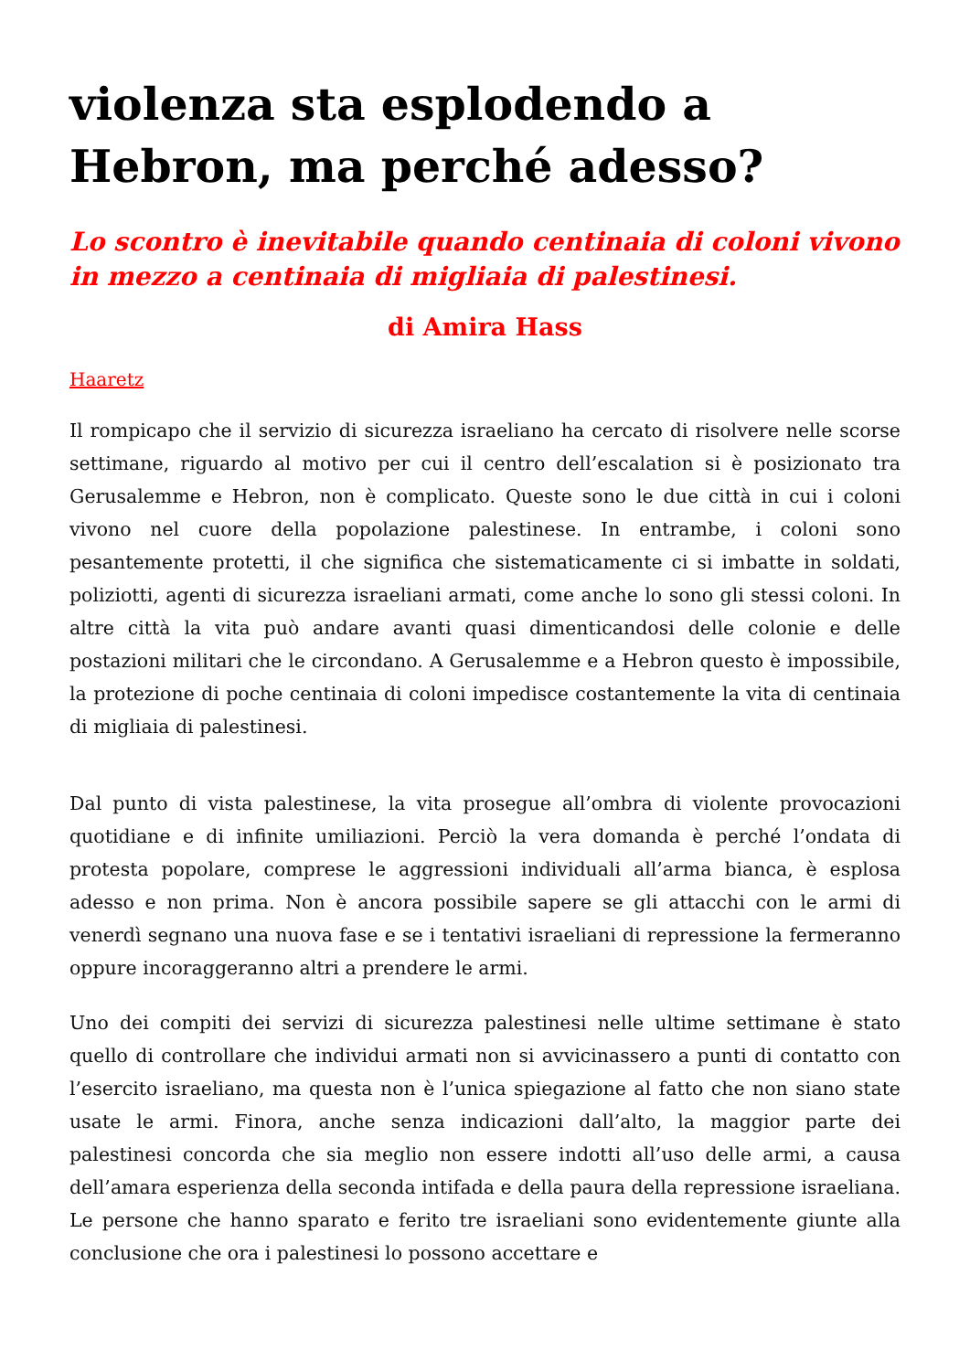violenza sta esplodendo a Hebron, ma perché adesso?
Lo scontro è inevitabile quando centinaia di coloni vivono in mezzo a centinaia di migliaia di palestinesi.
di Amira Hass
Haaretz
Il rompicapo che il servizio di sicurezza israeliano ha cercato di risolvere nelle scorse settimane, riguardo al motivo per cui il centro dell’escalation si è posizionato tra Gerusalemme e Hebron, non è complicato. Queste sono le due città in cui i coloni vivono nel cuore della popolazione palestinese. In entrambe, i coloni sono pesantemente protetti, il che significa che sistematicamente ci si imbatte in soldati, poliziotti, agenti di sicurezza israeliani armati, come anche lo sono gli stessi coloni. In altre città la vita può andare avanti quasi dimenticandosi delle colonie e delle postazioni militari che le circondano. A Gerusalemme e a Hebron questo è impossibile, la protezione di poche centinaia di coloni impedisce costantemente la vita di centinaia di migliaia di palestinesi.
Dal punto di vista palestinese, la vita prosegue all’ombra di violente provocazioni quotidiane e di infinite umiliazioni. Perciò la vera domanda è perché l’ondata di protesta popolare, comprese le aggressioni individuali all’arma bianca, è esplosa adesso e non prima. Non è ancora possibile sapere se gli attacchi con le armi di venerdì segnano una nuova fase e se i tentativi israeliani di repressione la fermeranno oppure incoraggeranno altri a prendere le armi.
Uno dei compiti dei servizi di sicurezza palestinesi nelle ultime settimane è stato quello di controllare che individui armati non si avvicinassero a punti di contatto con l’esercito israeliano, ma questa non è l’unica spiegazione al fatto che non siano state usate le armi. Finora, anche senza indicazioni dall’alto, la maggior parte dei palestinesi concorda che sia meglio non essere indotti all’uso delle armi, a causa dell’amara esperienza della seconda intifada e della paura della repressione israeliana. Le persone che hanno sparato e ferito tre israeliani sono evidentemente giunte alla conclusione che ora i palestinesi lo possono accettare e